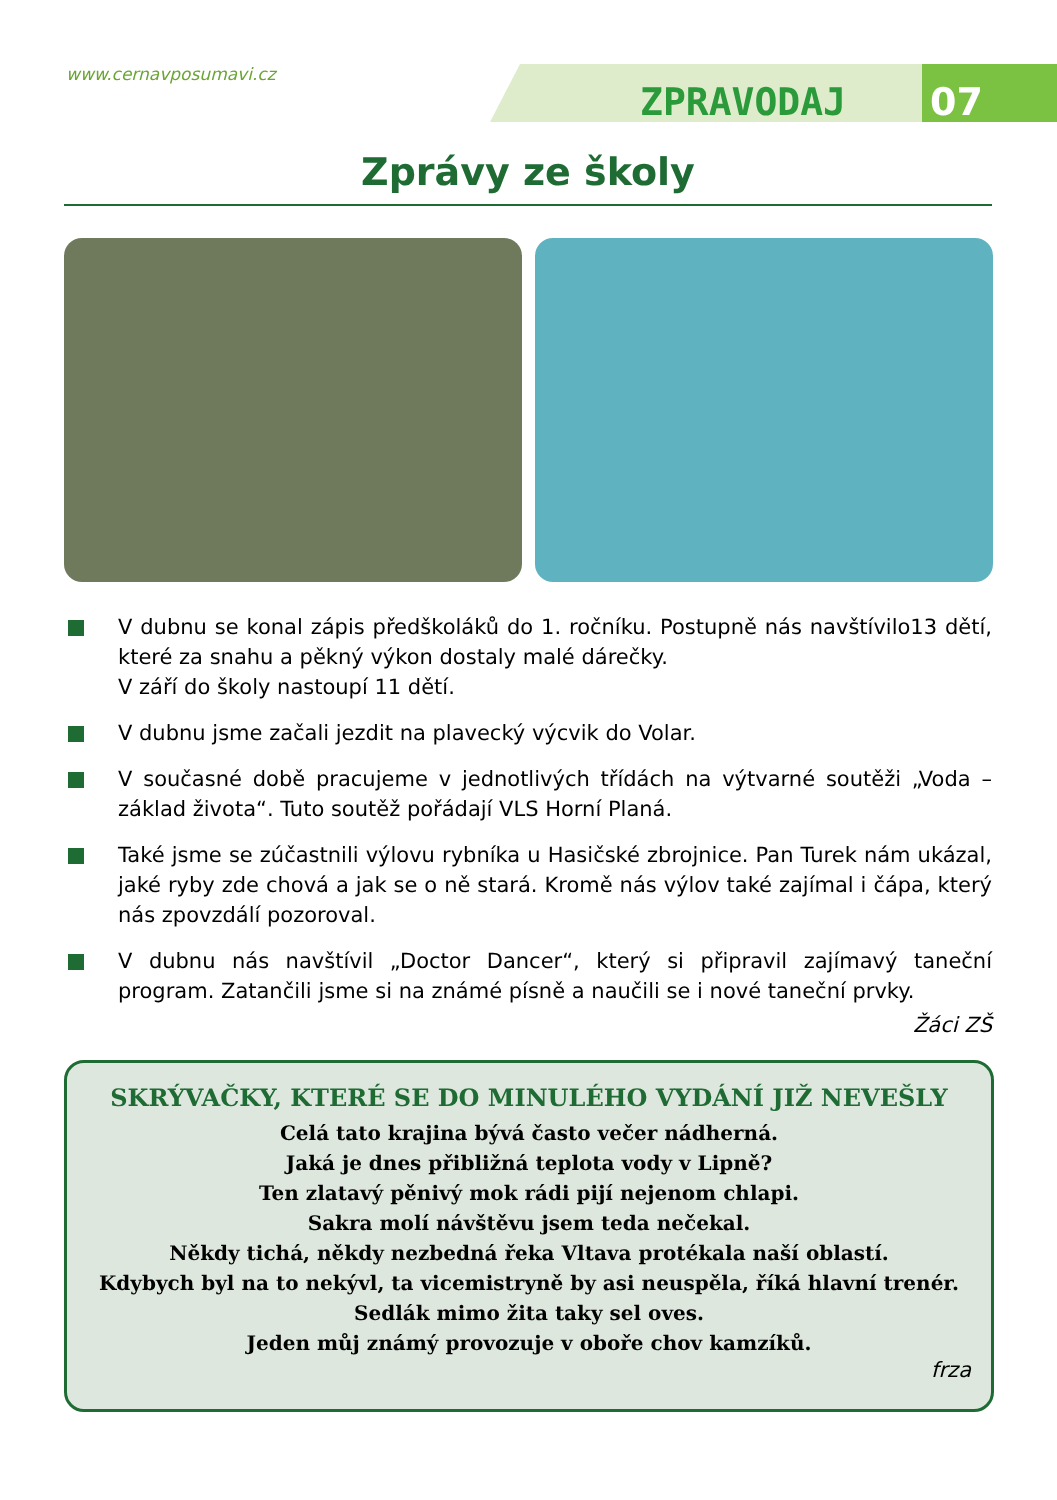www.cernavposumavi.cz
ZPRAVODAJ 07
Zprávy ze školy
V dubnu se konal zápis předškoláků do 1. ročníku. Postupně nás navštívilo13 dětí, které za snahu a pěkný výkon dostaly malé dárečky.
V září do školy nastoupí 11 dětí.
V dubnu jsme začali jezdit na plavecký výcvik do Volar.
V současné době pracujeme v jednotlivých třídách na výtvarné soutěži „Voda – základ života“. Tuto soutěž pořádají VLS Horní Planá.
Také jsme se zúčastnili výlovu rybníka u Hasičské zbrojnice. Pan Turek nám ukázal, jaké ryby zde chová a jak se o ně stará. Kromě nás výlov také zajímal i čápa, který nás zpovzdálí pozoroval.
V dubnu nás navštívil „Doctor Dancer“, který si připravil zajímavý taneční program. Zatančili jsme si na známé písně a naučili se i nové taneční prvky.
Žáci ZŠ
SKRÝVAČKY, KTERÉ SE DO MINULÉHO VYDÁNÍ JIŽ NEVEŠLY
Celá tato krajina bývá často večer nádherná.
Jaká je dnes přibližná teplota vody v Lipně?
Ten zlatavý pěnivý mok rádi pijí nejenom chlapi.
Sakra molí návštěvu jsem teda nečekal.
Někdy tichá, někdy nezbedná řeka Vltava protékala naší oblastí.
Kdybych byl na to nekývl, ta vicemistryně by asi neuspěla, říká hlavní trenér.
Sedlák mimo žita taky sel oves.
Jeden můj známý provozuje v oboře chov kamzíků.
frza